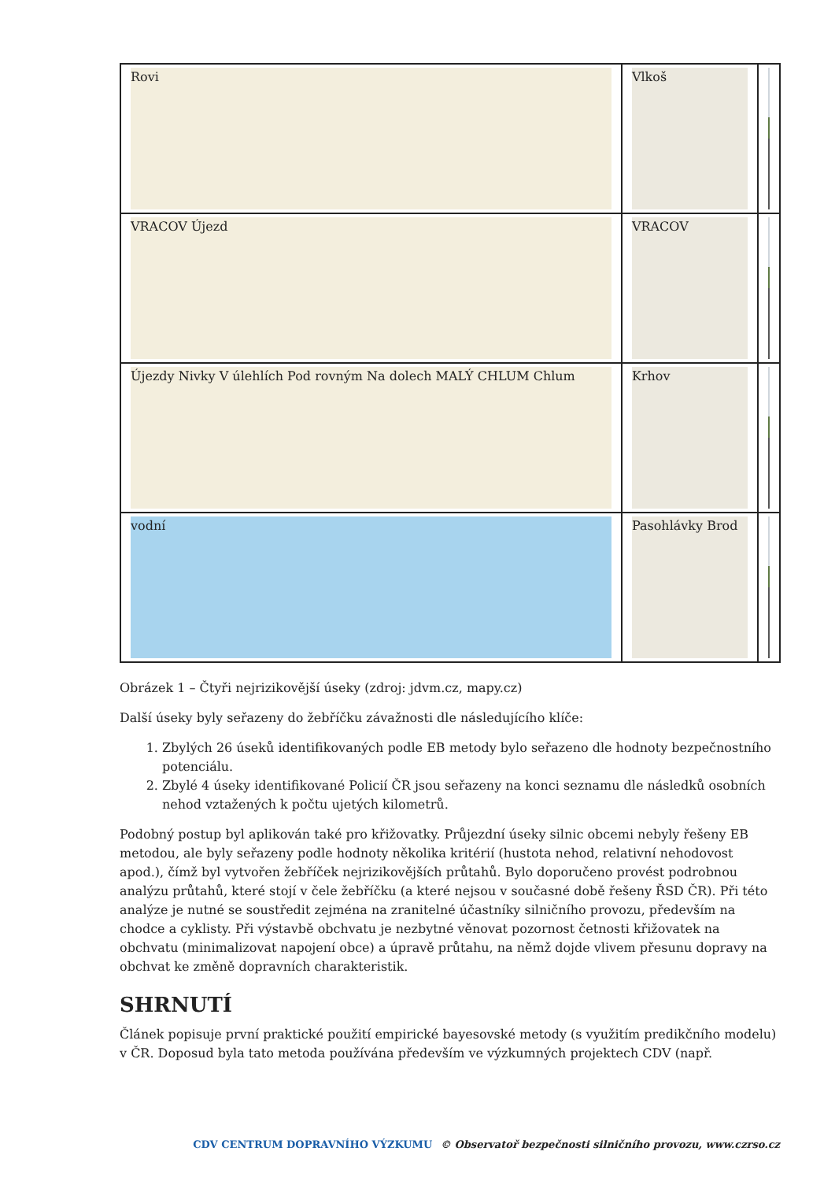| Rovi | Vlkoš | |
| VRACOV Újezd | VRACOV | |
| Újezdy Nivky V úlehlích Pod rovným Na dolech MALÝ CHLUM Chlum | Krhov | |
| vodní | Pasohlávky Brod | |
Obrázek 1 – Čtyři nejrizikovější úseky (zdroj: jdvm.cz, mapy.cz)
Další úseky byly seřazeny do žebříčku závažnosti dle následujícího klíče:
1. Zbylých 26 úseků identifikovaných podle EB metody bylo seřazeno dle hodnoty bezpečnostního potenciálu.
2. Zbylé 4 úseky identifikované Policií ČR jsou seřazeny na konci seznamu dle následků osobních nehod vztažených k počtu ujetých kilometrů.
Podobný postup byl aplikován také pro křižovatky. Průjezdní úseky silnic obcemi nebyly řešeny EB metodou, ale byly seřazeny podle hodnoty několika kritérií (hustota nehod, relativní nehodovost apod.), čímž byl vytvořen žebříček nejrizikovějších průtahů. Bylo doporučeno provést podrobnou analýzu průtahů, které stojí v čele žebříčku (a které nejsou v současné době řešeny ŘSD ČR). Při této analýze je nutné se soustředit zejména na zranitelné účastníky silničního provozu, především na chodce a cyklisty. Při výstavbě obchvatu je nezbytné věnovat pozornost četnosti křižovatek na obchvatu (minimalizovat napojení obce) a úpravě průtahu, na němž dojde vlivem přesunu dopravy na obchvat ke změně dopravních charakteristik.
SHRNUTÍ
Článek popisuje první praktické použití empirické bayesovské metody (s využitím predikčního modelu) v ČR. Doposud byla tato metoda používána především ve výzkumných projektech CDV (např.
CDV CENTRUM DOPRAVNÍHO VÝZKUMU © Observatoř bezpečnosti silničního provozu, www.czrso.cz